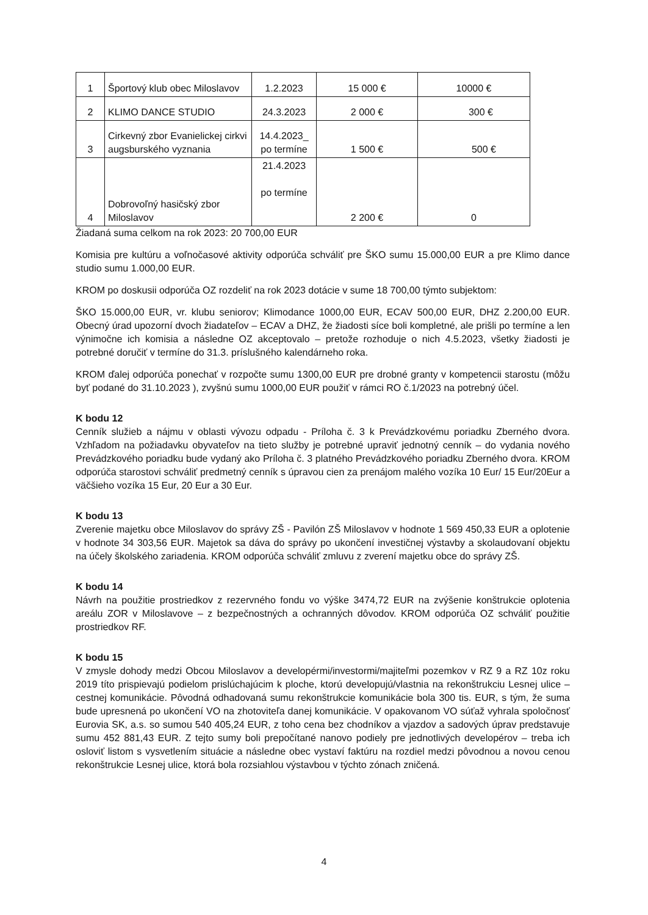| 1 | Športový klub obec Miloslavov | 1.2.2023 | 15 000 € | 10000 € |
| 2 | KLIMO DANCE STUDIO | 24.3.2023 | 2 000 € | 300 € |
| 3 | Cirkevný zbor Evanielickej cirkvi augsburského vyznania | 14.4.2023_ po termíne | 1 500 € | 500 € |
| 4 | Dobrovoľný hasičský zbor Miloslavov | 21.4.2023 po termíne | 2 200 € | 0 |
Žiadaná suma celkom na rok 2023: 20 700,00 EUR
Komisia pre kultúru a voľnočasové aktivity odporúča schváliť pre ŠKO sumu 15.000,00 EUR a pre Klimo dance studio sumu 1.000,00 EUR.
KROM po doskusii odporúča OZ rozdeliť na rok 2023 dotácie v sume 18 700,00 týmto subjektom:
ŠKO 15.000,00 EUR, vr. klubu seniorov; Klimodance 1000,00 EUR, ECAV 500,00 EUR, DHZ 2.200,00 EUR. Obecný úrad upozorní dvoch žiadateľov – ECAV a DHZ, že žiadosti síce boli kompletné, ale prišli po termíne a len výnimočne ich komisia a následne OZ akceptovalo – pretože rozhoduje o nich 4.5.2023, všetky žiadosti je potrebné doručiť v termíne do 31.3. príslušného kalendárneho roka.
KROM ďalej odporúča ponechať v rozpočte sumu 1300,00 EUR pre drobné granty v kompetencii starostu (môžu byť podané do 31.10.2023 ), zvyšnú sumu 1000,00 EUR použiť v rámci RO č.1/2023 na potrebný účel.
K bodu 12
Cenník služieb a nájmu v oblasti vývozu odpadu - Príloha č. 3 k Prevádzkovému poriadku Zberného dvora. Vzhľadom na požiadavku obyvateľov na tieto služby je potrebné upraviť jednotný cenník – do vydania nového Prevádzkového poriadku bude vydaný ako Príloha č. 3 platného Prevádzkového poriadku Zberného dvora. KROM odporúča starostovi schváliť predmetný cenník s úpravou cien za prenájom malého vozíka 10 Eur/ 15 Eur/20Eur a väčšieho vozíka 15 Eur, 20 Eur a 30 Eur.
K bodu 13
Zverenie majetku obce Miloslavov do správy ZŠ - Pavilón ZŠ Miloslavov v hodnote 1 569 450,33 EUR a oplotenie v hodnote 34 303,56 EUR. Majetok sa dáva do správy po ukončení investičnej výstavby a skolaudovaní objektu na účely školského zariadenia. KROM odporúča schváliť zmluvu z zverení majetku obce do správy ZŠ.
K bodu 14
Návrh na použitie prostriedkov z rezervného fondu vo výške 3474,72 EUR na zvýšenie konštrukcie oplotenia areálu ZOR v Miloslavove – z bezpečnostných a ochranných dôvodov. KROM odporúča OZ schváliť použitie prostriedkov RF.
K bodu 15
V zmysle dohody medzi Obcou Miloslavov a developérmi/investormi/majiteľmi pozemkov v RZ 9 a RZ 10z roku 2019 títo prispievajú podielom prislúchajúcim k ploche, ktorú developujú/vlastnia na rekonštrukciu Lesnej ulice – cestnej komunikácie. Pôvodná odhadovaná sumu rekonštrukcie komunikácie bola 300 tis. EUR, s tým, že suma bude upresnená po ukončení VO na zhotoviteľa danej komunikácie. V opakovanom VO súťaž vyhrala spoločnosť Eurovia SK, a.s. so sumou 540 405,24 EUR, z toho cena bez chodníkov a vjazdov a sadových úprav predstavuje sumu 452 881,43 EUR. Z tejto sumy boli prepočítané nanovo podiely pre jednotlivých developérov – treba ich osloviť listom s vysvetlením situácie a následne obec vystaví faktúru na rozdiel medzi pôvodnou a novou cenou rekonštrukcie Lesnej ulice, ktorá bola rozsiahlou výstavbou v týchto zónach zničená.
4